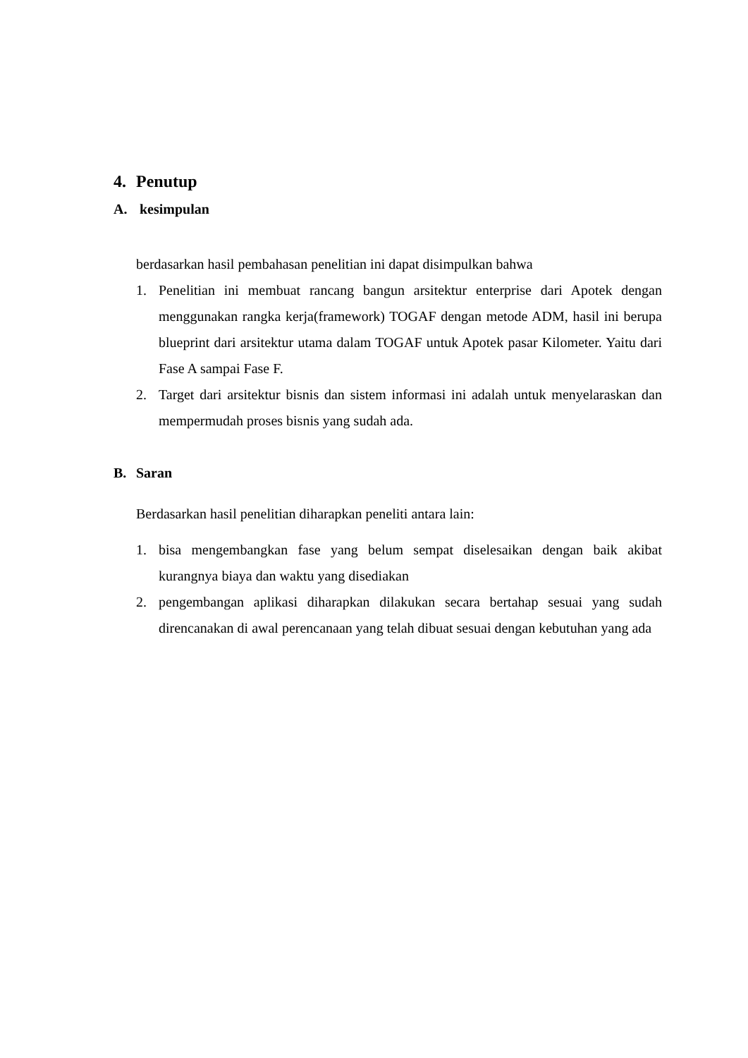4. Penutup
A. kesimpulan
berdasarkan hasil pembahasan penelitian ini dapat disimpulkan bahwa
1. Penelitian ini membuat rancang bangun arsitektur enterprise dari Apotek dengan menggunakan rangka kerja(framework) TOGAF dengan metode ADM, hasil ini berupa blueprint dari arsitektur utama dalam TOGAF untuk Apotek pasar Kilometer. Yaitu dari Fase A sampai Fase F.
2. Target dari arsitektur bisnis dan sistem informasi ini adalah untuk menyelaraskan dan mempermudah proses bisnis yang sudah ada.
B. Saran
Berdasarkan hasil penelitian diharapkan peneliti antara lain:
1. bisa mengembangkan fase yang belum sempat diselesaikan dengan baik akibat kurangnya biaya dan waktu yang disediakan
2. pengembangan aplikasi diharapkan dilakukan secara bertahap sesuai yang sudah direncanakan di awal perencanaan yang telah dibuat sesuai dengan kebutuhan yang ada